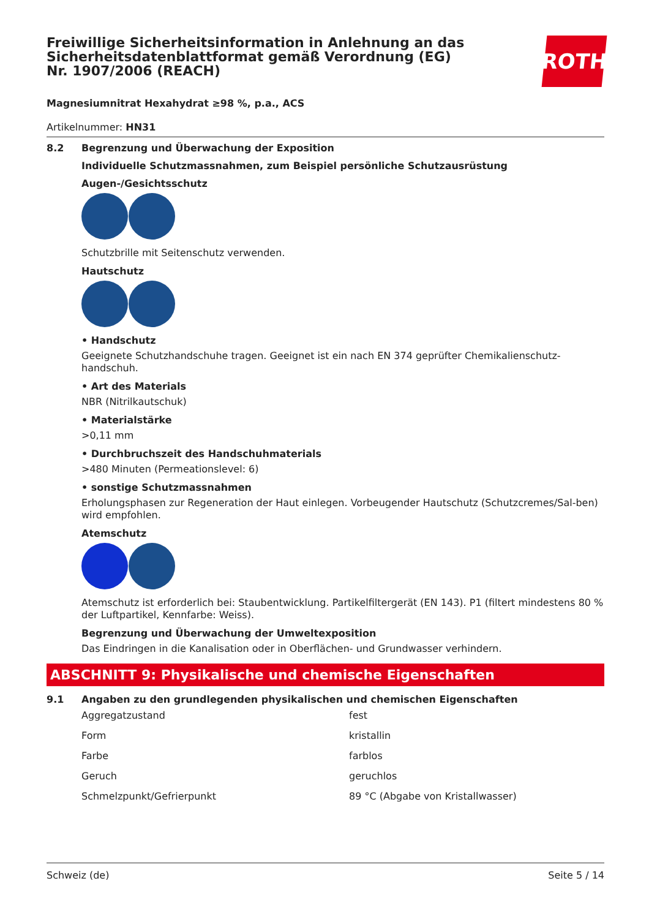Freiwillige Sicherheitsinformation in Anlehnung an das Sicherheitsdatenblattformat gemäß Verordnung (EG) Nr. 1907/2006 (REACH)
ROTH
Magnesiumnitrat Hexahydrat ≥98 %, p.a., ACS
Artikelnummer: HN31
8.2 Begrenzung und Überwachung der Exposition
Individuelle Schutzmassnahmen, zum Beispiel persönliche Schutzausrüstung
Augen-/Gesichtsschutz
Schutzbrille mit Seitenschutz verwenden.
Hautschutz
• Handschutz
Geeignete Schutzhandschuhe tragen. Geeignet ist ein nach EN 374 geprüfter Chemikalienschutz-handschuh.
• Art des Materials
NBR (Nitrilkautschuk)
• Materialstärke
>0,11 mm
• Durchbruchszeit des Handschuhmaterials
>480 Minuten (Permeationslevel: 6)
• sonstige Schutzmassnahmen
Erholungsphasen zur Regeneration der Haut einlegen. Vorbeugender Hautschutz (Schutzcremes/Sal-ben) wird empfohlen.
Atemschutz
Atemschutz ist erforderlich bei: Staubentwicklung. Partikelfiltergerät (EN 143). P1 (filtert mindestens 80 % der Luftpartikel, Kennfarbe: Weiss).
Begrenzung und Überwachung der Umweltexposition
Das Eindringen in die Kanalisation oder in Oberflächen- und Grundwasser verhindern.
ABSCHNITT 9: Physikalische und chemische Eigenschaften
9.1 Angaben zu den grundlegenden physikalischen und chemischen Eigenschaften
| Aggregatzustand | fest |
| Form | kristallin |
| Farbe | farblos |
| Geruch | geruchlos |
| Schmelzpunkt/Gefrierpunkt | 89 °C (Abgabe von Kristallwasser) |
Schweiz (de) Seite 5 / 14